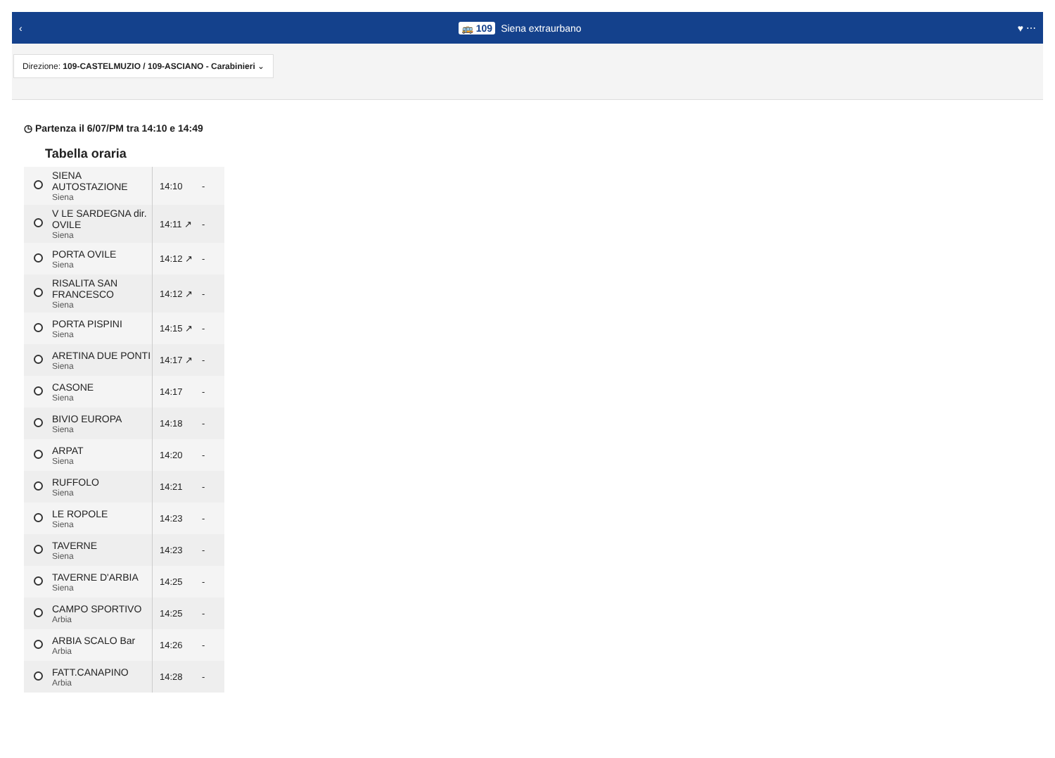‹ 🚌 109 Siena extraurbano ♥ ⋯
Direzione: 109-CASTELMUZIO / 109-ASCIANO - Carabinieri ⌄
◷ Partenza il 6/07/PM tra 14:10 e 14:49
Tabella oraria
| | SIENA AUTOSTAZIONE Siena | 14:10 | - |
| | V LE SARDEGNA dir. OVILE Siena | 14:11 ↗ | - |
| | PORTA OVILE Siena | 14:12 ↗ | - |
| | RISALITA SAN FRANCESCO Siena | 14:12 ↗ | - |
| | PORTA PISPINI Siena | 14:15 ↗ | - |
| | ARETINA DUE PONTI Siena | 14:17 ↗ | - |
| | CASONE Siena | 14:17 | - |
| | BIVIO EUROPA Siena | 14:18 | - |
| | ARPAT Siena | 14:20 | - |
| | RUFFOLO Siena | 14:21 | - |
| | LE ROPOLE Siena | 14:23 | - |
| | TAVERNE Siena | 14:23 | - |
| | TAVERNE D'ARBIA Siena | 14:25 | - |
| | CAMPO SPORTIVO Arbia | 14:25 | - |
| | ARBIA SCALO Bar Arbia | 14:26 | - |
| | FATT.CANAPINO Arbia | 14:28 | - |